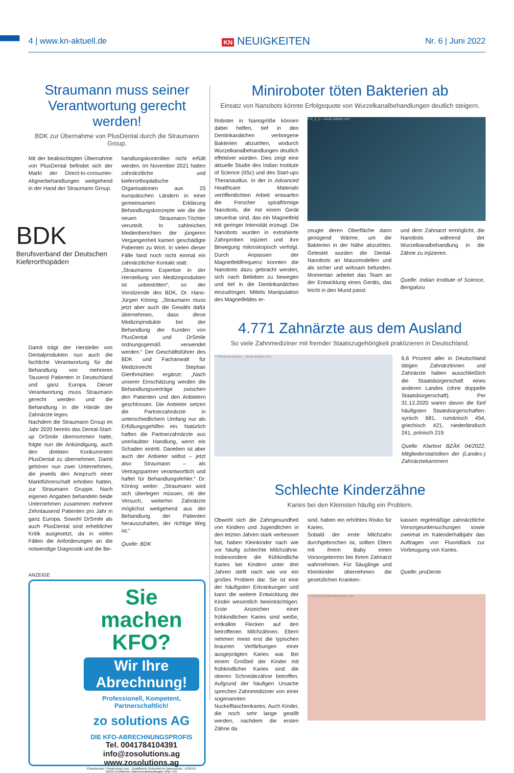4 | www.kn-aktuell.de KN NEUIGKEITEN Nr. 6 | Juni 2022
Straumann muss seiner Verantwortung gerecht werden!
BDK zur Übernahme von PlusDental durch die Straumann Group.
Mit der beabsichtigten Übernahme von PlusDental befindet sich der Markt der Direct-to-consumer-Alignerbehandlungen weitgehend in der Hand der Straumann Group.
BDK
Berufsverband der Deutschen Kieferorthopäden
Damit trägt der Hersteller von Dentalprodukten nun auch die fachliche Verantwortung für die Behandlung von mehreren Tausend Patienten in Deutschland und ganz Europa. Dieser Verantwortung muss Straumann gerecht werden und die Behandlung in die Hände der Zahnärzte legen.
Nachdem die Straumann Group im Jahr 2020 bereits das Dental-Start-up DrSmile übernommen hatte, folgte nun die Ankündigung, auch den direkten Konkurrenten PlusDental zu übernehmen. Damit gehören nun zwei Unternehmen, die jeweils den Anspruch einer Marktführerschaft erhoben hatten, zur Straumann Gruppe. Nach eigenen Angaben behandeln beide Unternehmen zusammen mehrere Zehntausend Patienten pro Jahr in ganz Europa. Sowohl DrSmile als auch PlusDental sind erheblicher Kritik ausgesetzt, da in vielen Fällen die Anforderungen an die notwendige Diagnostik und die Be-
handlungskontrollen nicht erfüllt werden. Im November 2021 hatten zahnärztliche und kieferorthopädische Organisationen aus 25 europäischen Ländern in einer gemeinsamen Erklärung Behandlungskonzepte wie die der neuen Straumann-Töchter verurteilt. In zahlreichen Medienberichten der jüngeren Vergangenheit kamen geschädigte Patienten zu Wort. In vielen dieser Fälle fand noch nicht einmal ein zahnärztlicher Kontakt statt.
„Straumanns Expertise in der Herstellung von Medizinprodukten ist unbestritten“, so der Vorsitzende des BDK, Dr. Hans-Jürgen Köning. „Straumann muss jetzt aber auch die Gewähr dafür übernehmen, dass diese Medizinprodukte bei der Behandlung der Kunden von PlusDental und DrSmile ordnungsgemäß verwendet werden.“ Der Geschäftsführer des BDK und Fachanwalt für Medizinrecht Stephan Gierthmühlen ergänzt: „Nach unserer Einschätzung werden die Behandlungsverträge zwischen den Patienten und den Anbietern geschlossen. Die Anbieter setzen die Partnerzahnärzte in unterschiedlichem Umfang nur als Erfüllungsgehilfen ein. Natürlich haften die Partnerzahnärzte aus unerlaubter Handlung, wenn ein Schaden eintritt. Daneben ist aber auch der Anbieter selbst – jetzt also Straumann – als Vertragspartner verantwortlich und haftet für Behandlungsfehler.“ Dr. Köning weiter: „Straumann wird sich überlegen müssen, ob der Versuch, weiterhin Zahnärzte möglichst weitgehend aus der Behandlung der Patienten herauszuhalten, der richtige Weg ist.“
Quelle: BDK
ANZEIGE
Sie machen KFO?
Wir Ihre Abrechnung!
Professionell, Kompetent, Partnerschaftlich!
zo solutions AG
DIE KFO-ABRECHNUNGSPROFIS
Tel. 0041784104391
info@zosolutions.ag
www.zosolutions.ag
©Samborskyi / Shutterstock.com · Qualifizierte Sicherheit im Datenschutz · DSGVO-BDSG Zertifizierter Datenschutzbeauftragter DSB-TÜV
Miniroboter töten Bakterien ab
Einsatz von Nanobots könnte Erfolgsquote von Wurzelkanalbehandlungen deutlich steigern.
Roboter in Nanogröße können dabei helfen, tief in den Dentinkanälchen verborgene Bakterien abzutöten, wodurch Wurzelkanalbehandlungen deutlich effektiver würden. Dies zeigt eine aktuelle Studie des Indian Institute of Science (IISc) und des Start-ups Theranautilus. In der in Advanced Healthcare Materials veröffentlichten Arbeit entwarfen die Forscher spiralförmige Nanobots, die mit einem Gerät steuerbar sind, das ein Magnetfeld mit geringer Intensität erzeugt. Die Nanobots wurden in extrahierte Zahnproben injiziert und ihre Bewegung mikroskopisch verfolgt. Durch Anpassen der Magnetfeldfrequenz konnten die Nanobots dazu gebracht werden, sich nach Belieben zu bewegen und tief in die Dentinkanälchen einzudringen. Mittels Manipulation des Magnetfeldes er-
© k_e_n – stock.adobe.com
zeugte deren Oberfläche dann genügend Wärme, um die Bakterien in der Nähe abzutöten. Getestet wurden die Dental-Nanobots an Mausmodellen und als sicher und wirksam befunden. Momentan arbeitet das Team an der Entwicklung eines Geräts, das leicht in den Mund passt
und dem Zahnarzt ermöglicht, die Nanobots während der Wurzelkanalbehandlung in die Zähne zu injizieren.
Quelle: Indian Institute of Science, Bengaluru
4.771 Zahnärzte aus dem Ausland
So viele Zahnmediziner mit fremder Staatszugehörigkeit praktizieren in Deutschland.
© Prostock-studio – stock.adobe.com
6,6 Prozent aller in Deutschland tätigen Zahnärztinnen und Zahnärzte haben ausschließlich die Staatsbürgerschaft eines anderen Landes (ohne doppelte Staatsbürgerschaft). Per 31.12.2020 waren davon die fünf häufigsten Staatsbürgerschaften: syrisch 681, rumänisch 454, griechisch 421, niederländisch 241, polnisch 219.
Quelle: Klartext BZÄK 04/2022, Mitgliederstatistiken der (Landes-) Zahnärztekammern
Schlechte Kinderzähne
Karies bei den Kleinsten häufig ein Problem.
Obwohl sich die Zahngesundheit von Kindern und Jugendlichen in den letzten Jahren stark verbessert hat, haben Kleinkinder nach wie vor häufig schlechte Milchzähne. Insbesondere die frühkindliche Karies bei Kindern unter drei Jahren stellt nach wie vor ein großes Problem dar. Sie ist eine der häufigsten Erkrankungen und kann die weitere Entwicklung der Kinder wesentlich beeinträchtigen. Erste Anzeichen einer frühkindlichen Karies sind weiße, entkalkte Flecken auf den betroffenen Milchzähnen. Eltern nehmen meist erst die typischen braunen Verfärbungen einer ausgeprägten Karies war. Bei einem Großteil der Kinder mit frühkindlicher Karies sind die oberen Schneidezähne betroffen. Aufgrund der häufigen Ursache sprechen Zahnmediziner von einer sogenannten Nuckelflaschenkaries. Auch Kinder, die noch sehr lange gestillt werden, nachdem die ersten Zähne da
sind, haben ein erhöhtes Risiko für Karies.
Sobald der erste Milchzahn durchgebrochen ist, sollten Eltern mit ihrem Baby einen Vorsorgetermin bei ihrem Zahnarzt wahrnehmen. Für Säuglinge und Kleinkinder übernehmen die gesetzlichen Kranken-
kassen regelmäßige zahnärztliche Vorsorgeuntersuchungen sowie zweimal im Kalenderhalbjahr das Auftragen von Fluoridlack zur Vorbeugung von Karies.
Quelle: proDente
© Gorloff-KV/Shutterstock.com